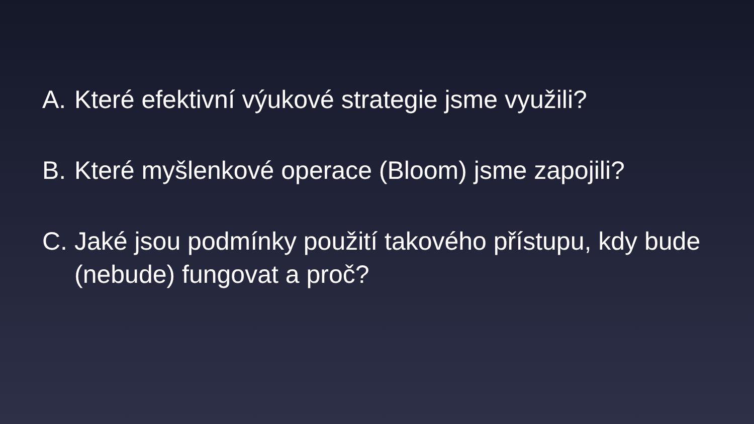A. Které efektivní výukové strategie jsme využili?
B. Které myšlenkové operace (Bloom) jsme zapojili?
C. Jaké jsou podmínky použití takového přístupu, kdy bude (nebude) fungovat a proč?